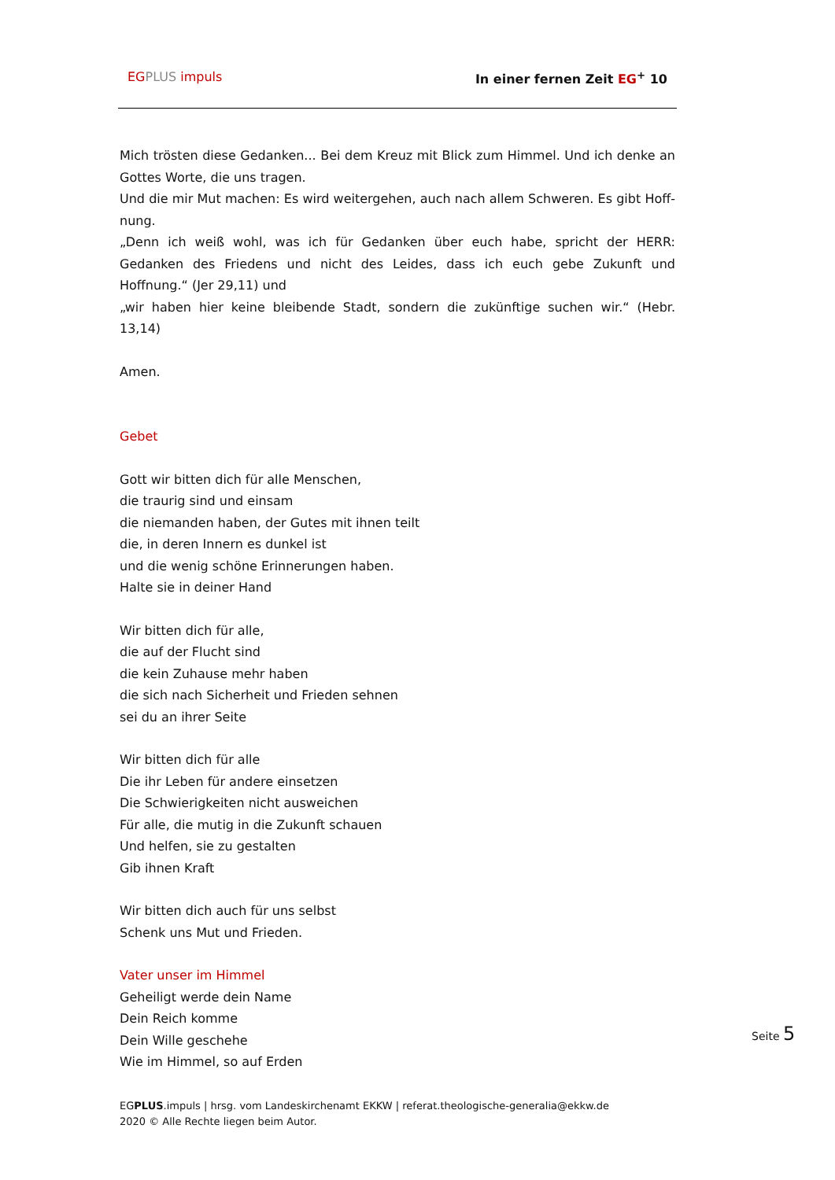EG PLUS impuls In einer fernen Zeit EG<sup>+</sup> 10
Mich trösten diese Gedanken... Bei dem Kreuz mit Blick zum Himmel. Und ich denke an Gottes Worte, die uns tragen.
Und die mir Mut machen: Es wird weitergehen, auch nach allem Schweren. Es gibt Hoff-nung.
„Denn ich weiß wohl, was ich für Gedanken über euch habe, spricht der HERR: Gedanken des Friedens und nicht des Leides, dass ich euch gebe Zukunft und Hoffnung.“ (Jer 29,11) und
„wir haben hier keine bleibende Stadt, sondern die zukünftige suchen wir.“ (Hebr. 13,14)
Amen.
Gebet
Gott wir bitten dich für alle Menschen,
die traurig sind und einsam
die niemanden haben, der Gutes mit ihnen teilt
die, in deren Innern es dunkel ist
und die wenig schöne Erinnerungen haben.
Halte sie in deiner Hand
Wir bitten dich für alle,
die auf der Flucht sind
die kein Zuhause mehr haben
die sich nach Sicherheit und Frieden sehnen
sei du an ihrer Seite
Wir bitten dich für alle
Die ihr Leben für andere einsetzen
Die Schwierigkeiten nicht ausweichen
Für alle, die mutig in die Zukunft schauen
Und helfen, sie zu gestalten
Gib ihnen Kraft
Wir bitten dich auch für uns selbst
Schenk uns Mut und Frieden.
Vater unser im Himmel
Geheiligt werde dein Name
Dein Reich komme
Dein Wille geschehe
Wie im Himmel, so auf Erden
Seite 5
EGPLUS.impuls | hrsg. vom Landeskirchenamt EKKW | referat.theologische-generalia@ekkw.de
2020 © Alle Rechte liegen beim Autor.